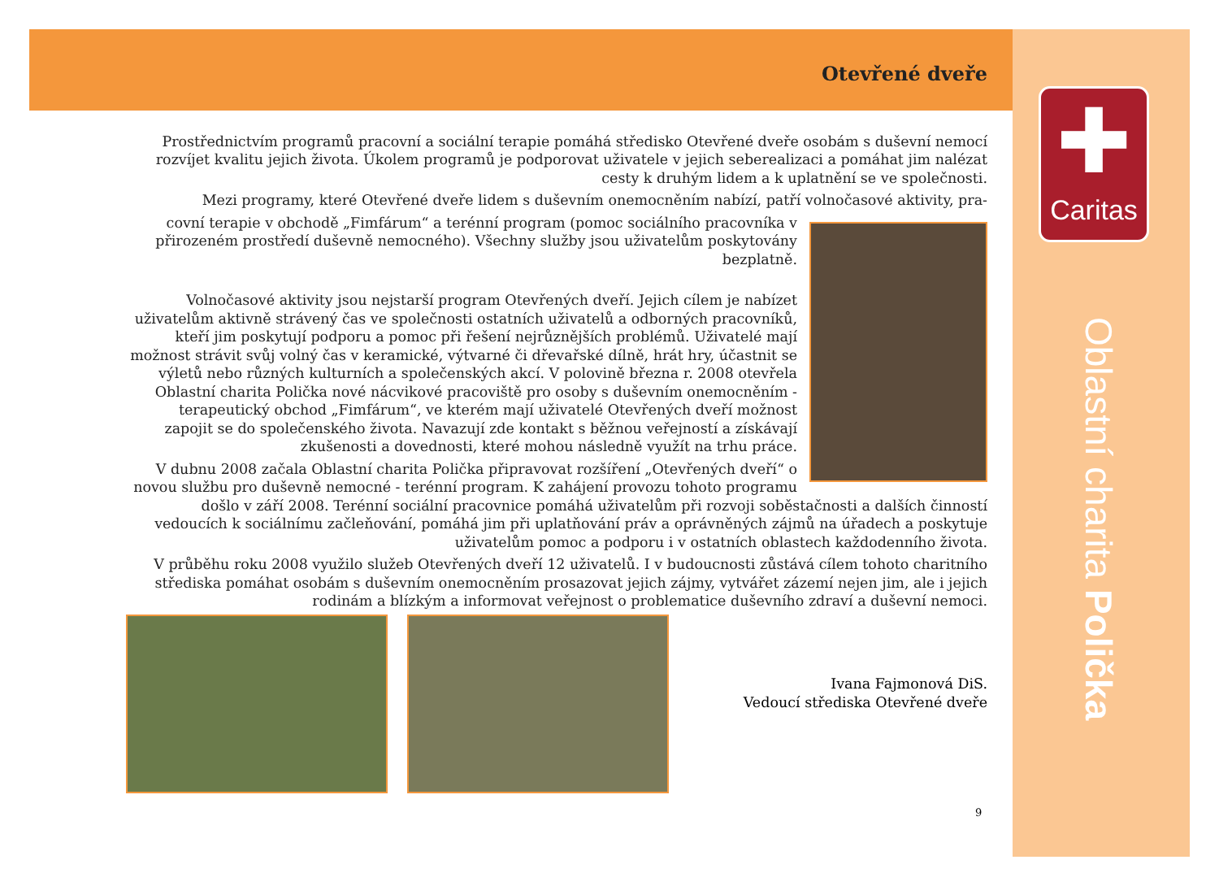✚
Caritas
Oblastní charita Polička
Otevřené dveře
Prostřednictvím programů pracovní a sociální terapie pomáhá středisko Otevřené dveře osobám s duševní nemocí rozvíjet kvalitu jejich života. Úkolem programů je podporovat uživatele v jejich seberealizaci a pomáhat jim nalézat cesty k druhým lidem a k uplatnění se ve společnosti.
Mezi programy, které Otevřené dveře lidem s duševním onemocněním nabízí, patří volnočasové aktivity, pra-
covní terapie v obchodě „Fimfárum“ a terénní program (pomoc sociálního pracovníka v přirozeném prostředí duševně nemocného). Všechny služby jsou uživatelům poskytovány bezplatně.
Volnočasové aktivity jsou nejstarší program Otevřených dveří. Jejich cílem je nabízet uživatelům aktivně strávený čas ve společnosti ostatních uživatelů a odborných pracovníků, kteří jim poskytují podporu a pomoc při řešení nejrůznějších problémů. Uživatelé mají možnost strávit svůj volný čas v keramické, výtvarné či dřevařské dílně, hrát hry, účastnit se výletů nebo různých kulturních a společenských akcí. V polovině března r. 2008 otevřela Oblastní charita Polička nové nácvikové pracoviště pro osoby s duševním onemocněním - terapeutický obchod „Fimfárum“, ve kterém mají uživatelé Otevřených dveří možnost zapojit se do společenského života. Navazují zde kontakt s běžnou veřejností a získávají zkušenosti a dovednosti, které mohou následně využít na trhu práce.
V dubnu 2008 začala Oblastní charita Polička připravovat rozšíření „Otevřených dveří“ o novou službu pro duševně nemocné - terénní program. K zahájení provozu tohoto programu došlo v září 2008. Terénní sociální pracovnice pomáhá uživatelům při rozvoji soběstačnosti a dalších činností vedoucích k sociálnímu začleňování, pomáhá jim při uplatňování práv a oprávněných zájmů na úřadech a poskytuje uživatelům pomoc a podporu i v ostatních oblastech každodenního života.
V průběhu roku 2008 využilo služeb Otevřených dveří 12 uživatelů. I v budoucnosti zůstává cílem tohoto charitního střediska pomáhat osobám s duševním onemocněním prosazovat jejich zájmy, vytvářet zázemí nejen jim, ale i jejich rodinám a blízkým a informovat veřejnost o problematice duševního zdraví a duševní nemoci.
Ivana Fajmonová DiS.
Vedoucí střediska Otevřené dveře
9